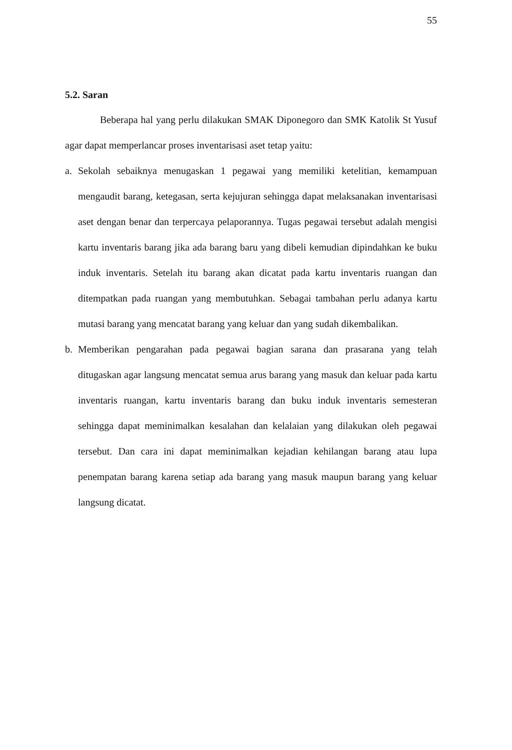55
5.2. Saran
Beberapa hal yang perlu dilakukan SMAK Diponegoro dan SMK Katolik St Yusuf agar dapat memperlancar proses inventarisasi aset tetap yaitu:
a. Sekolah sebaiknya menugaskan 1 pegawai yang memiliki ketelitian, kemampuan mengaudit barang, ketegasan, serta kejujuran sehingga dapat melaksanakan inventarisasi aset dengan benar dan terpercaya pelaporannya. Tugas pegawai tersebut adalah mengisi kartu inventaris barang jika ada barang baru yang dibeli kemudian dipindahkan ke buku induk inventaris. Setelah itu barang akan dicatat pada kartu inventaris ruangan dan ditempatkan pada ruangan yang membutuhkan. Sebagai tambahan perlu adanya kartu mutasi barang yang mencatat barang yang keluar dan yang sudah dikembalikan.
b. Memberikan pengarahan pada pegawai bagian sarana dan prasarana yang telah ditugaskan agar langsung mencatat semua arus barang yang masuk dan keluar pada kartu inventaris ruangan, kartu inventaris barang dan buku induk inventaris semesteran sehingga dapat meminimalkan kesalahan dan kelalaian yang dilakukan oleh pegawai tersebut. Dan cara ini dapat meminimalkan kejadian kehilangan barang atau lupa penempatan barang karena setiap ada barang yang masuk maupun barang yang keluar langsung dicatat.